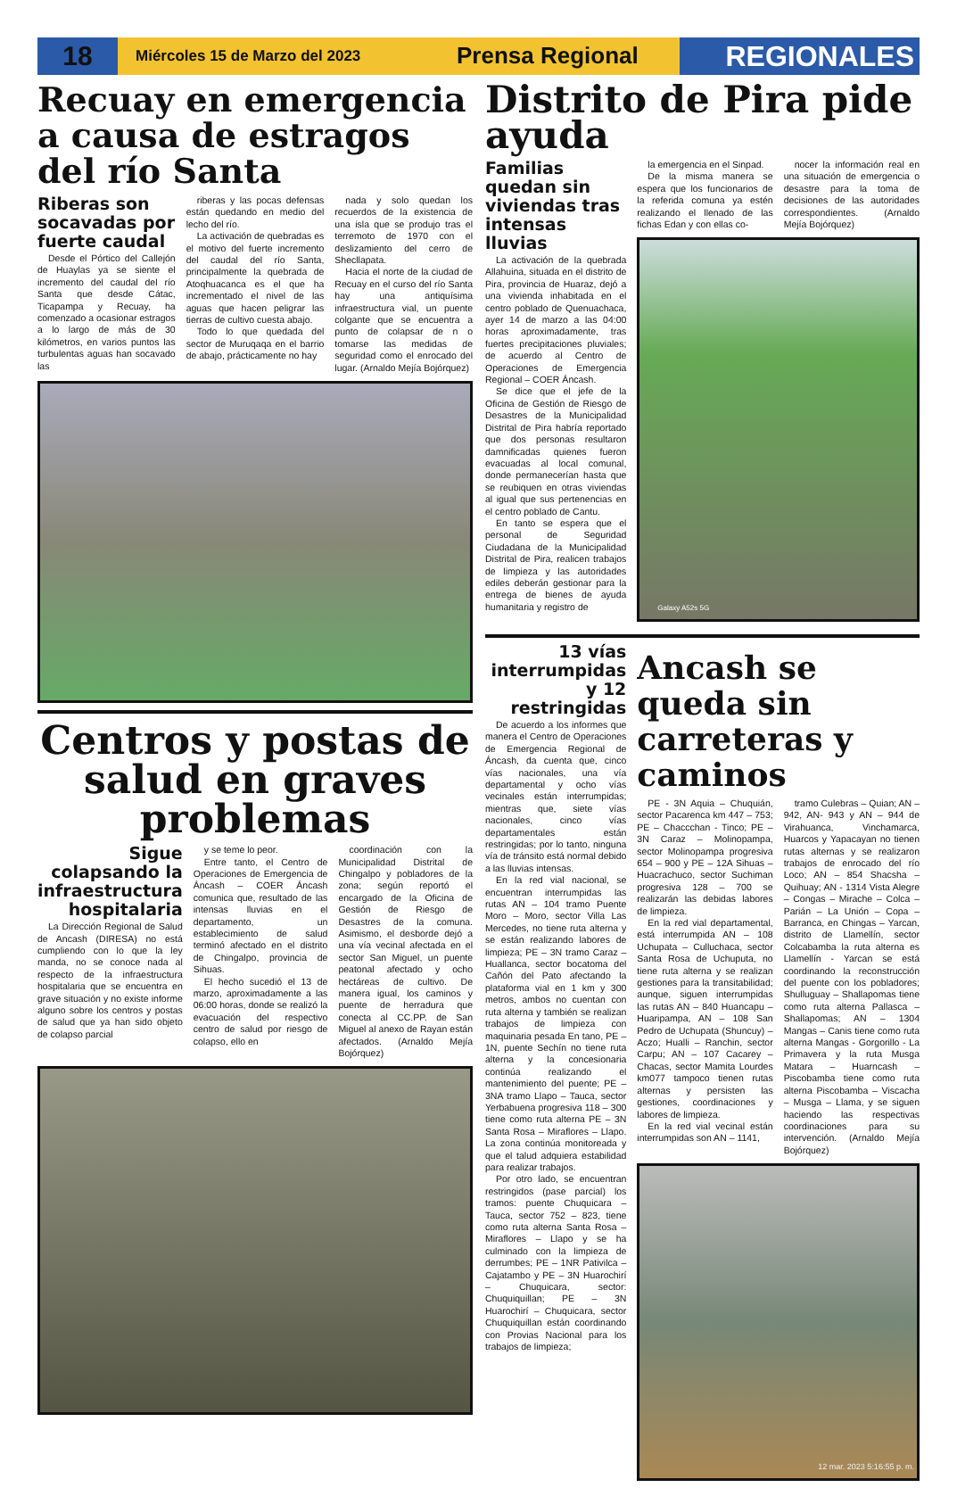18
Miércoles 15 de Marzo del 2023
Prensa Regional
REGIONALES
Recuay en emergencia a causa de estragos del río Santa
Riberas son socavadas por fuerte caudal
Desde el Pórtico del Callejón de Huaylas ya se siente el incremento del caudal del río Santa que desde Cátac, Ticapampa y Recuay, ha comenzado a ocasionar estragos a lo largo de más de 30 kilómetros, en varios puntos las turbulentas aguas han socavado las
riberas y las pocas defensas están quedando en medio del lecho del río.
La activación de quebradas es el motivo del fuerte incremento del caudal del río Santa, principalmente la quebrada de Atoqhuacanca es el que ha incrementado el nivel de las aguas que hacen peligrar las tierras de cultivo cuesta abajo.
Todo lo que quedada del sector de Muruqaqa en el barrio de abajo, prácticamente no hay
nada y solo quedan los recuerdos de la existencia de una isla que se produjo tras el terremoto de 1970 con el deslizamiento del cerro de Shecllapata.
Hacia el norte de la ciudad de Recuay en el curso del río Santa hay una antiquísima infraestructura vial, un puente colgante que se encuentra a punto de colapsar de n o tomarse las medidas de seguridad como el enrocado del lugar. (Arnaldo Mejía Bojórquez)
Centros y postas de salud en graves problemas
Sigue colapsando la infraestructura hospitalaria
La Dirección Regional de Salud de Ancash (DIRESA) no está cumpliendo con lo que la ley manda, no se conoce nada al respecto de la infraestructura hospitalaria que se encuentra en grave situación y no existe informe alguno sobre los centros y postas de salud que ya han sido objeto de colapso parcial
y se teme lo peor.
Entre tanto, el Centro de Operaciones de Emergencia de Áncash – COER Áncash comunica que, resultado de las intensas lluvias en el departamento, un establecimiento de salud terminó afectado en el distrito de Chingalpo, provincia de Sihuas.
El hecho sucedió el 13 de marzo, aproximadamente a las 06:00 horas, donde se realizó la evacuación del respectivo centro de salud por riesgo de colapso, ello en
coordinación con la Municipalidad Distrital de Chingalpo y pobladores de la zona; según reportó el encargado de la Oficina de Gestión de Riesgo de Desastres de la comuna. Asimismo, el desborde dejó a una vía vecinal afectada en el sector San Miguel, un puente peatonal afectado y ocho hectáreas de cultivo. De manera igual, los caminos y puente de herradura que conecta al CC.PP. de San Miguel al anexo de Rayan están afectados. (Arnaldo Mejía Bojórquez)
Distrito de Pira pide ayuda
Familias quedan sin viviendas tras intensas lluvias
La activación de la quebrada Allahuina, situada en el distrito de Pira, provincia de Huaraz, dejó a una vivienda inhabitada en el centro poblado de Quenuachaca, ayer 14 de marzo a las 04:00 horas aproximadamente, tras fuertes precipitaciones pluviales; de acuerdo al Centro de Operaciones de Emergencia Regional – COER Áncash.
Se dice que el jefe de la Oficina de Gestión de Riesgo de Desastres de la Municipalidad Distrital de Pira habría reportado que dos personas resultaron damnificadas quienes fueron evacuadas al local comunal, donde permanecerían hasta que se reubiquen en otras viviendas al igual que sus pertenencias en el centro poblado de Cantu.
En tanto se espera que el personal de Seguridad Ciudadana de la Municipalidad Distrital de Pira, realicen trabajos de limpieza y las autoridades ediles deberán gestionar para la entrega de bienes de ayuda humanitaria y registro de
la emergencia en el Sinpad.
De la misma manera se espera que los funcionarios de la referida comuna ya estén realizando el llenado de las fichas Edan y con ellas co-
nocer la información real en una situación de emergencia o desastre para la toma de decisiones de las autoridades correspondientes. (Arnaldo Mejía Bojórquez)
Galaxy A52s 5G
13 vías interrumpidas y 12 restringidas
De acuerdo a los informes que manera el Centro de Operaciones de Emergencia Regional de Áncash, da cuenta que, cinco vías nacionales, una vía departamental y ocho vías vecinales están interrumpidas; mientras que, siete vías nacionales, cinco vías departamentales están restringidas; por lo tanto, ninguna vía de tránsito está normal debido a las lluvias intensas.
En la red vial nacional, se encuentran interrumpidas las rutas AN – 104 tramo Puente Moro – Moro, sector Villa Las Mercedes, no tiene ruta alterna y se están realizando labores de limpieza; PE – 3N tramo Caraz – Huallanca, sector bocatoma del Cañón del Pato afectando la plataforma vial en 1 km y 300 metros, ambos no cuentan con ruta alterna y también se realizan trabajos de limpieza con maquinaria pesada En tano, PE – 1N, puente Sechín no tiene ruta alterna y la concesionaria continúa realizando el mantenimiento del puente; PE – 3NA tramo Llapo – Tauca, sector Yerbabuena progresiva 118 – 300 tiene como ruta alterna PE – 3N Santa Rosa – Miraflores – Llapo. La zona continúa monitoreada y que el talud adquiera estabilidad para realizar trabajos.
Por otro lado, se encuentran restringidos (pase parcial) los tramos: puente Chuquicara – Tauca, sector 752 – 823, tiene como ruta alterna Santa Rosa – Miraflores – Llapo y se ha culminado con la limpieza de derrumbes; PE – 1NR Pativilca – Cajatambo y PE – 3N Huarochirí – Chuquicara, sector: Chuquiquillan; PE – 3N Huarochirí – Chuquicara, sector Chuquiquillan están coordinando con Provias Nacional para los trabajos de limpieza;
Ancash se queda sin carreteras y caminos
PE - 3N Aquia – Chuquián, sector Pacarenca km 447 – 753; PE – Chaccchan - Tinco; PE – 3N Caraz – Molinopampa, sector Molinopampa progresiva 654 – 900 y PE – 12A Sihuas – Huacrachuco, sector Suchiman progresiva 128 – 700 se realizarán las debidas labores de limpieza.
En la red vial departamental, está interrumpida AN – 108 Uchupata – Culluchaca, sector Santa Rosa de Uchuputa, no tiene ruta alterna y se realizan gestiones para la transitabilidad; aunque, siguen interrumpidas las rutas AN – 840 Huancapu – Huaripampa, AN – 108 San Pedro de Uchupata (Shuncuy) – Aczo; Hualli – Ranchin, sector Carpu; AN – 107 Cacarey – Chacas, sector Mamita Lourdes km077 tampoco tienen rutas alternas y persisten las gestiones, coordinaciones y labores de limpieza.
En la red vial vecinal están interrumpidas son AN – 1141,
tramo Culebras – Quian; AN – 942, AN- 943 y AN – 944 de Virahuanca, Vinchamarca, Huarcos y Yapacayan no tienen rutas alternas y se realizaron trabajos de enrocado del río Loco; AN – 854 Shacsha – Quihuay; AN - 1314 Vista Alegre – Congas – Mirache – Colca – Parián – La Unión – Copa – Barranca, en Chingas – Yarcan, distrito de Llamellín, sector Colcabamba la ruta alterna es Llamellín - Yarcan se está coordinando la reconstrucción del puente con los pobladores; Shulluguay – Shallapomas tiene como ruta alterna Pallasca – Shallapomas; AN – 1304 Mangas – Canis tiene como ruta alterna Mangas - Gorgorillo - La Primavera y la ruta Musga Matara – Huarncash – Piscobamba tiene como ruta alterna Piscobamba – Viscacha – Musga – Llama, y se siguen haciendo las respectivas coordinaciones para su intervención. (Arnaldo Mejía Bojórquez)
12 mar. 2023 5:16:55 p. m.